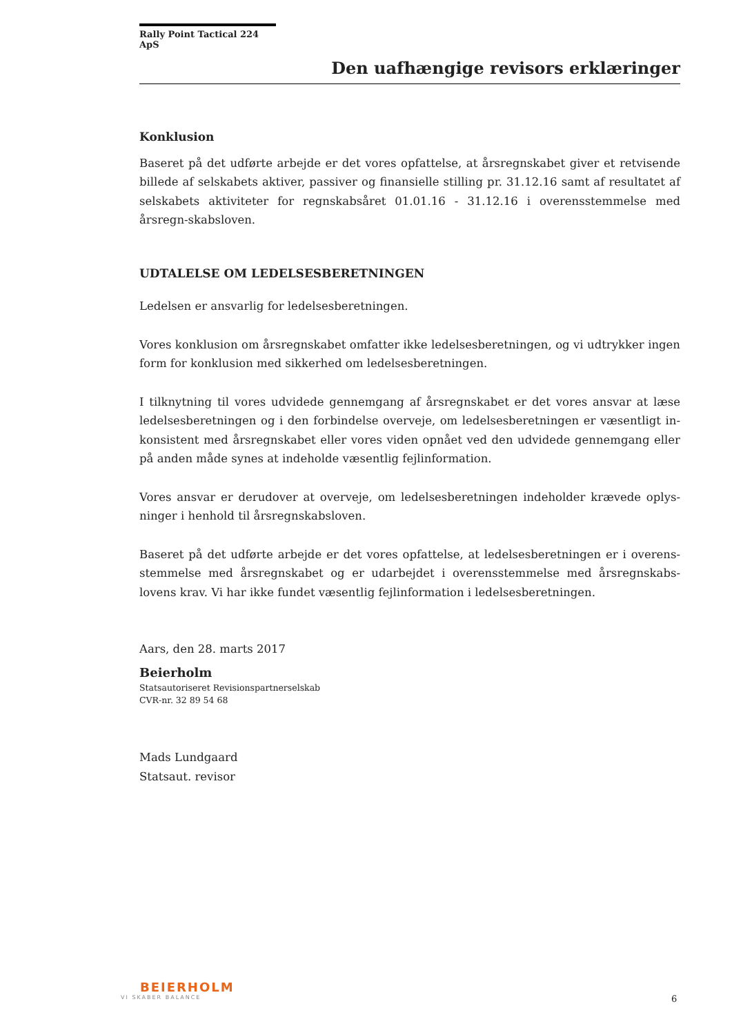Rally Point Tactical 224 ApS
Den uafhængige revisors erklæringer
Konklusion
Baseret på det udførte arbejde er det vores opfattelse, at årsregnskabet giver et retvisende billede af selskabets aktiver, passiver og finansielle stilling pr. 31.12.16 samt af resultatet af selskabets aktiviteter for regnskabsåret 01.01.16 - 31.12.16 i overensstemmelse med årsregn-skabsloven.
UDTALELSE OM LEDELSESBERETNINGEN
Ledelsen er ansvarlig for ledelsesberetningen.
Vores konklusion om årsregnskabet omfatter ikke ledelsesberetningen, og vi udtrykker ingen form for konklusion med sikkerhed om ledelsesberetningen.
I tilknytning til vores udvidede gennemgang af årsregnskabet er det vores ansvar at læse ledelsesberetningen og i den forbindelse overveje, om ledelsesberetningen er væsentligt in-konsistent med årsregnskabet eller vores viden opnået ved den udvidede gennemgang eller på anden måde synes at indeholde væsentlig fejlinformation.
Vores ansvar er derudover at overveje, om ledelsesberetningen indeholder krævede oplys-ninger i henhold til årsregnskabsloven.
Baseret på det udførte arbejde er det vores opfattelse, at ledelsesberetningen er i overens-stemmelse med årsregnskabet og er udarbejdet i overensstemmelse med årsregnskabs-lovens krav. Vi har ikke fundet væsentlig fejlinformation i ledelsesberetningen.
Aars, den 28. marts 2017
Beierholm
Statsautoriseret Revisionspartnerselskab
CVR-nr. 32 89 54 68
Mads Lundgaard
Statsaut. revisor
BEIERHOLM
VI SKABER BALANCE
6